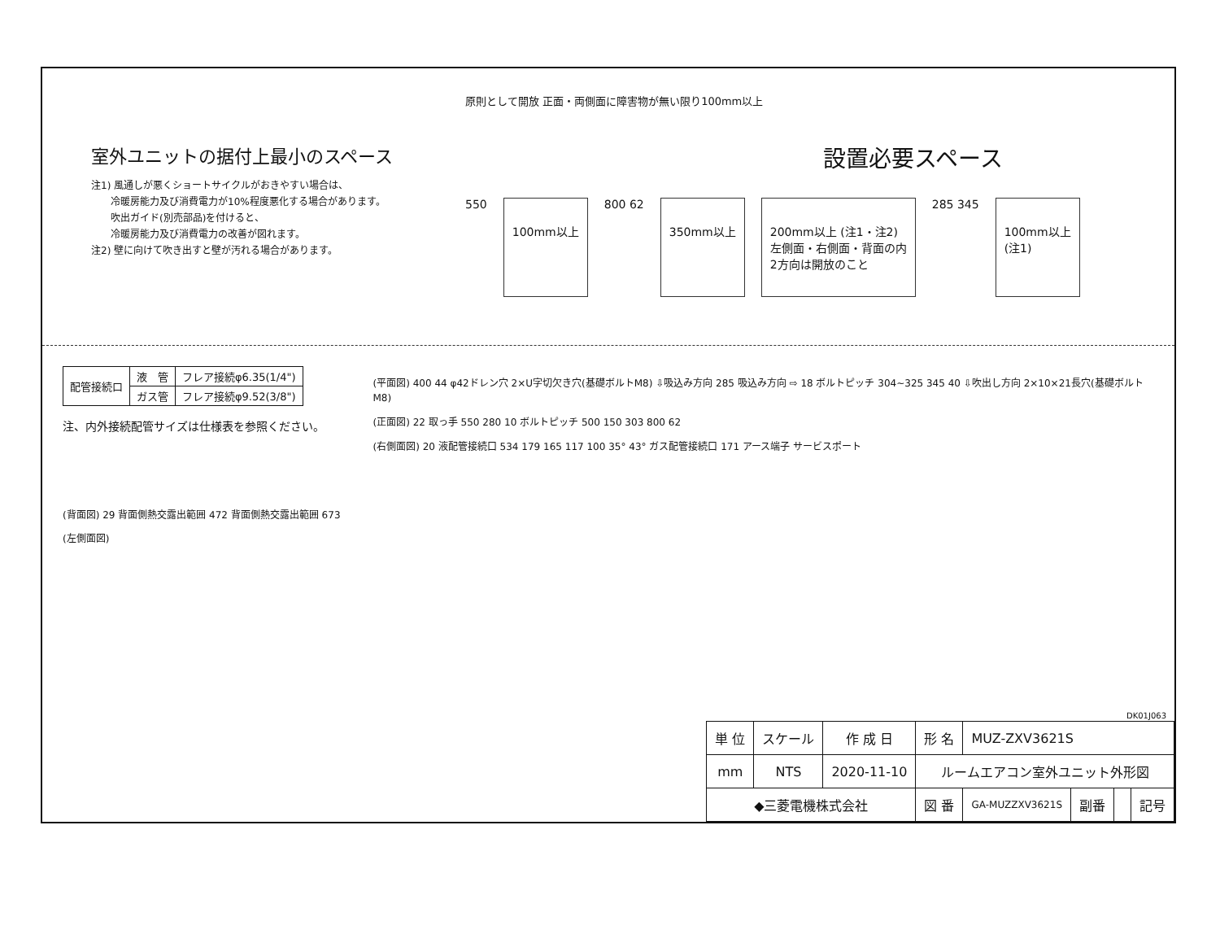室外ユニットの据付上最小のスペース
注1) 風通しが悪くショートサイクルがおきやすい場合は、
　　冷暖房能力及び消費電力が10%程度悪化する場合があります。
　　吹出ガイド(別売部品)を付けると、
　　冷暖房能力及び消費電力の改善が図れます。
注2) 壁に向けて吹き出すと壁が汚れる場合があります。
原則として開放 正面・両側面に障害物が無い限り100mm以上
設置必要スペース
550 100mm以上 800 62 350mm以上 200mm以上 (注1・注2)
左側面・右側面・背面の内
2方向は開放のこと 285 345 100mm以上
(注1)
| 配管接続口 | 液 管 | フレア接続φ6.35(1/4") |
| | ガス管 | フレア接続φ9.52(3/8") |
注、内外接続配管サイズは仕様表を参照ください。
(背面図) 29 背面側熱交露出範囲 472 背面側熱交露出範囲 673
(左側面図)
(平面図) 400 44 φ42ドレン穴 2×U字切欠き穴(基礎ボルトM8) ⇩吸込み方向 285 吸込み方向 ⇨ 18 ボルトピッチ 304~325 345 40 ⇩吹出し方向 2×10×21長穴(基礎ボルトM8)
(正面図) 22 取っ手 550 280 10 ボルトピッチ 500 150 303 800 62
(右側面図) 20 液配管接続口 534 179 165 117 100 35° 43° ガス配管接続口 171 アース端子 サービスポート
DK01J063
| 単 位 | スケール | 作 成 日 | 形 名 | MUZ-ZXV3621S | | | |
| mm | NTS | 2020-11-10 | ルームエアコン室外ユニット外形図 | | | | |
| ◆三菱電機株式会社 | | | 図 番 | GA-MUZZXV3621S | 副番 | | 記号 |